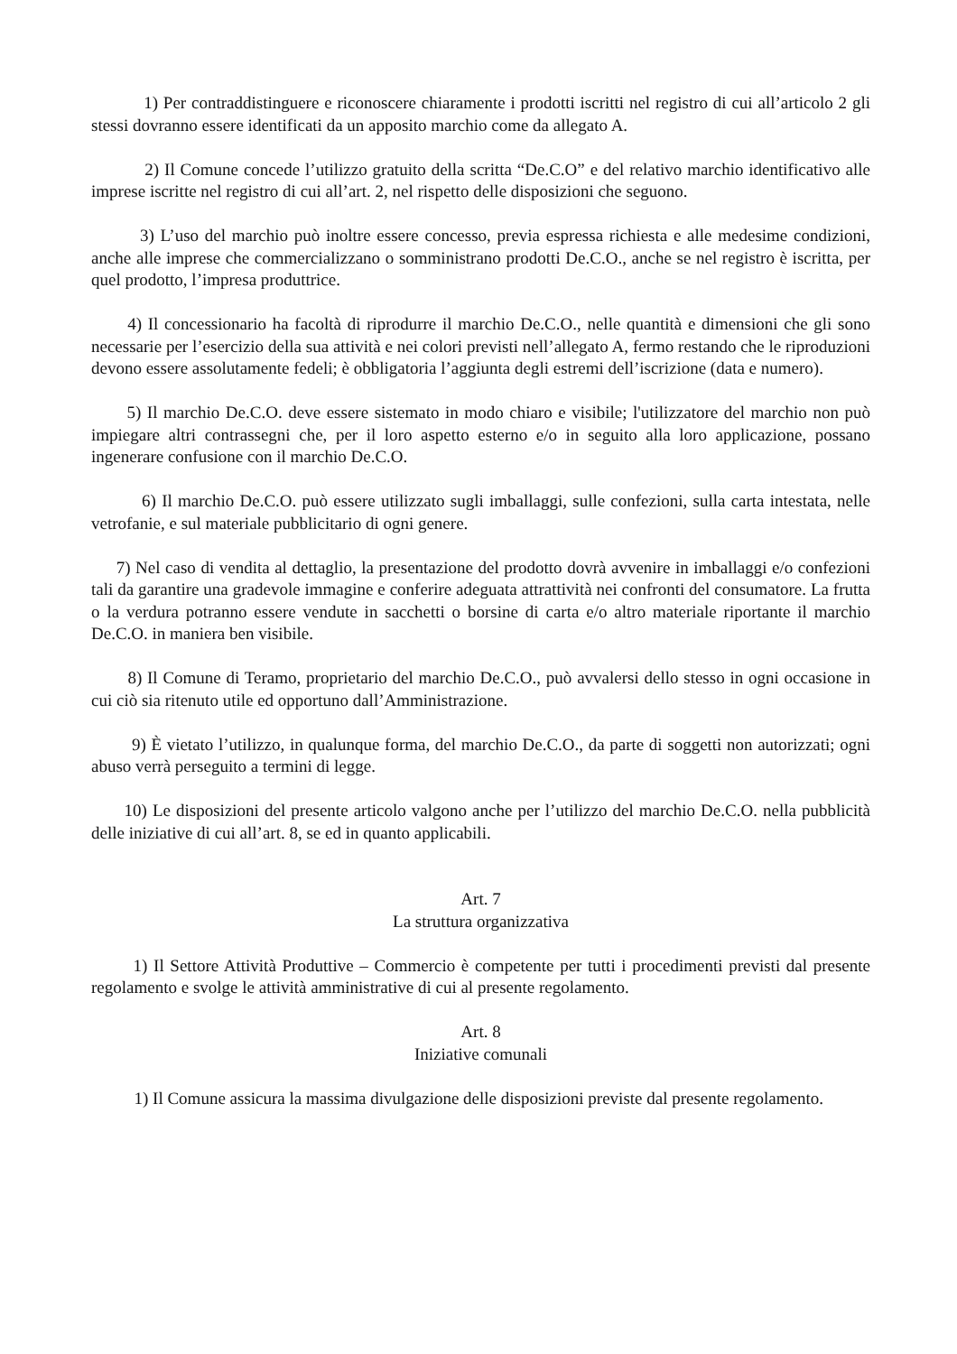1) Per contraddistinguere e riconoscere chiaramente i prodotti iscritti nel registro di cui all’articolo 2 gli stessi dovranno essere identificati da un apposito marchio come da allegato A.
2) Il Comune concede l’utilizzo gratuito della scritta “De.C.O” e del relativo marchio identificativo alle imprese iscritte nel registro di cui all’art. 2, nel rispetto delle disposizioni che seguono.
3) L’uso del marchio può inoltre essere concesso, previa espressa richiesta e alle medesime condizioni, anche alle imprese che commercializzano o somministrano prodotti De.C.O., anche se nel registro è iscritta, per quel prodotto, l’impresa produttrice.
4) Il concessionario ha facoltà di riprodurre il marchio De.C.O., nelle quantità e dimensioni che gli sono necessarie per l’esercizio della sua attività e nei colori previsti nell’allegato A, fermo restando che le riproduzioni devono essere assolutamente fedeli; è obbligatoria l’aggiunta degli estremi dell’iscrizione (data e numero).
5) Il marchio De.C.O. deve essere sistemato in modo chiaro e visibile; l'utilizzatore del marchio non può impiegare altri contrassegni che, per il loro aspetto esterno e/o in seguito alla loro applicazione, possano ingenerare confusione con il marchio De.C.O.
6) Il marchio De.C.O. può essere utilizzato sugli imballaggi, sulle confezioni, sulla carta intestata, nelle vetrofanie, e sul materiale pubblicitario di ogni genere.
7) Nel caso di vendita al dettaglio, la presentazione del prodotto dovrà avvenire in imballaggi e/o confezioni tali da garantire una gradevole immagine e conferire adeguata attrattività nei confronti del consumatore. La frutta o la verdura potranno essere vendute in sacchetti o borsine di carta e/o altro materiale riportante il marchio De.C.O. in maniera ben visibile.
8) Il Comune di Teramo, proprietario del marchio De.C.O., può avvalersi dello stesso in ogni occasione in cui ciò sia ritenuto utile ed opportuno dall’Amministrazione.
9) È vietato l’utilizzo, in qualunque forma, del marchio De.C.O., da parte di soggetti non autorizzati; ogni abuso verrà perseguito a termini di legge.
10) Le disposizioni del presente articolo valgono anche per l’utilizzo del marchio De.C.O. nella pubblicità delle iniziative di cui all’art. 8, se ed in quanto applicabili.
Art. 7
La struttura organizzativa
1) Il Settore Attività Produttive – Commercio è competente per tutti i procedimenti previsti dal presente regolamento e svolge le attività amministrative di cui al presente regolamento.
Art. 8
Iniziative comunali
1) Il Comune assicura la massima divulgazione delle disposizioni previste dal presente regolamento.